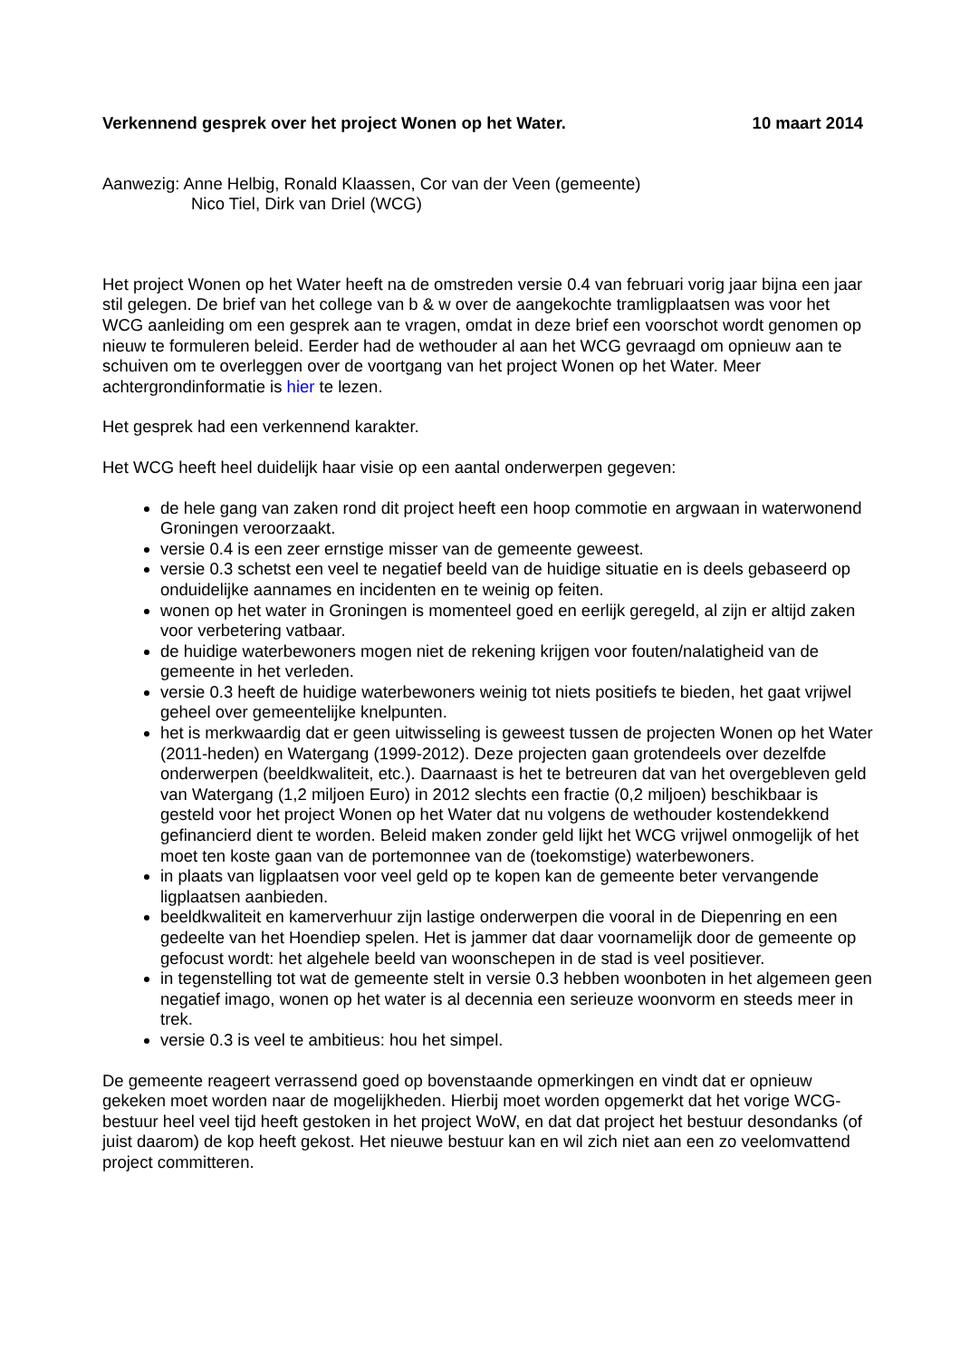Verkennend gesprek over het project Wonen op het Water. 10 maart 2014
Aanwezig: Anne Helbig, Ronald Klaassen, Cor van der Veen (gemeente)
Nico Tiel, Dirk van Driel (WCG)
Het project Wonen op het Water heeft na de omstreden versie 0.4 van februari vorig jaar bijna een jaar stil gelegen. De brief van het college van b & w over de aangekochte tramligplaatsen was voor het WCG aanleiding om een gesprek aan te vragen, omdat in deze brief een voorschot wordt genomen op nieuw te formuleren beleid. Eerder had de wethouder al aan het WCG gevraagd om opnieuw aan te schuiven om te overleggen over de voortgang van het project Wonen op het Water. Meer achtergrondinformatie is hier te lezen.
Het gesprek had een verkennend karakter.
Het WCG heeft heel duidelijk haar visie op een aantal onderwerpen gegeven:
de hele gang van zaken rond dit project heeft een hoop commotie en argwaan in waterwonend Groningen veroorzaakt.
versie 0.4 is een zeer ernstige misser van de gemeente geweest.
versie 0.3 schetst een veel te negatief beeld van de huidige situatie en is deels gebaseerd op onduidelijke aannames en incidenten en te weinig op feiten.
wonen op het water in Groningen is momenteel goed en eerlijk geregeld, al zijn er altijd zaken voor verbetering vatbaar.
de huidige waterbewoners mogen niet de rekening krijgen voor fouten/nalatigheid van de gemeente in het verleden.
versie 0.3 heeft de huidige waterbewoners weinig tot niets positiefs te bieden, het gaat vrijwel geheel over gemeentelijke knelpunten.
het is merkwaardig dat er geen uitwisseling is geweest tussen de projecten Wonen op het Water (2011-heden) en Watergang (1999-2012). Deze projecten gaan grotendeels over dezelfde onderwerpen (beeldkwaliteit, etc.). Daarnaast is het te betreuren dat van het overgebleven geld van Watergang (1,2 miljoen Euro) in 2012 slechts een fractie (0,2 miljoen) beschikbaar is gesteld voor het project Wonen op het Water dat nu volgens de wethouder kostendekkend gefinancierd dient te worden. Beleid maken zonder geld lijkt het WCG vrijwel onmogelijk of het moet ten koste gaan van de portemonnee van de (toekomstige) waterbewoners.
in plaats van ligplaatsen voor veel geld op te kopen kan de gemeente beter vervangende ligplaatsen aanbieden.
beeldkwaliteit en kamerverhuur zijn lastige onderwerpen die vooral in de Diepenring en een gedeelte van het Hoendiep spelen. Het is jammer dat daar voornamelijk door de gemeente op gefocust wordt: het algehele beeld van woonschepen in de stad is veel positiever.
in tegenstelling tot wat de gemeente stelt in versie 0.3 hebben woonboten in het algemeen geen negatief imago, wonen op het water is al decennia een serieuze woonvorm en steeds meer in trek.
versie 0.3 is veel te ambitieus: hou het simpel.
De gemeente reageert verrassend goed op bovenstaande opmerkingen en vindt dat er opnieuw gekeken moet worden naar de mogelijkheden. Hierbij moet worden opgemerkt dat het vorige WCG-bestuur heel veel tijd heeft gestoken in het project WoW, en dat dat project het bestuur desondanks (of juist daarom) de kop heeft gekost. Het nieuwe bestuur kan en wil zich niet aan een zo veelomvattend project committeren.